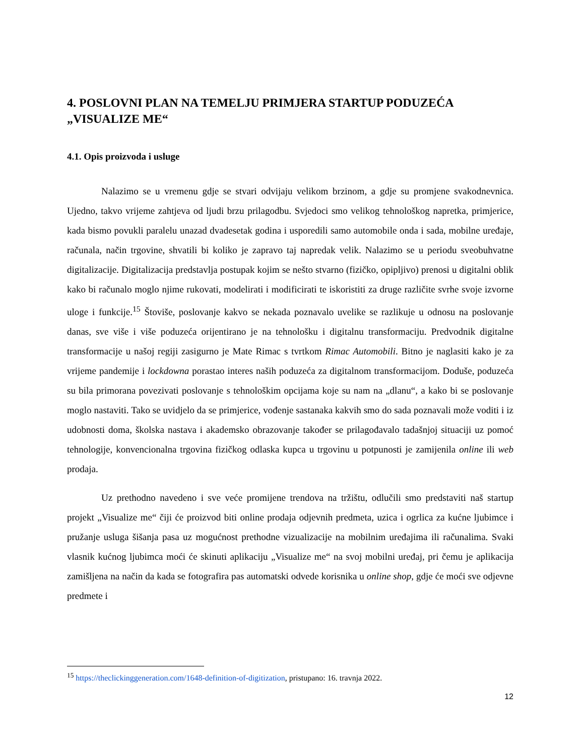4. POSLOVNI PLAN NA TEMELJU PRIMJERA STARTUP PODUZEĆA „VISUALIZE ME“
4.1. Opis proizvoda i usluge
Nalazimo se u vremenu gdje se stvari odvijaju velikom brzinom, a gdje su promjene svakodnevnica. Ujedno, takvo vrijeme zahtjeva od ljudi brzu prilagodbu. Svjedoci smo velikog tehnološkog napretka, primjerice, kada bismo povukli paralelu unazad dvadesetak godina i usporedili samo automobile onda i sada, mobilne uređaje, računala, način trgovine, shvatili bi koliko je zapravo taj napredak velik. Nalazimo se u periodu sveobuhvatne digitalizacije. Digitalizacija predstavlja postupak kojim se nešto stvarno (fizičko, opipljivo) prenosi u digitalni oblik kako bi računalo moglo njime rukovati, modelirati i modificirati te iskoristiti za druge različite svrhe svoje izvorne uloge i funkcije.<sup>15</sup> Štoviše, poslovanje kakvo se nekada poznavalo uvelike se razlikuje u odnosu na poslovanje danas, sve više i više poduzeća orijentirano je na tehnološku i digitalnu transformaciju. Predvodnik digitalne transformacije u našoj regiji zasigurno je Mate Rimac s tvrtkom Rimac Automobili. Bitno je naglasiti kako je za vrijeme pandemije i lockdowna porastao interes naših poduzeća za digitalnom transformacijom. Doduše, poduzeća su bila primorana povezivati poslovanje s tehnološkim opcijama koje su nam na „dlanu“, a kako bi se poslovanje moglo nastaviti. Tako se uvidjelo da se primjerice, vođenje sastanaka kakvih smo do sada poznavali može voditi i iz udobnosti doma, školska nastava i akademsko obrazovanje također se prilagođavalo tadašnjoj situaciji uz pomoć tehnologije, konvencionalna trgovina fizičkog odlaska kupca u trgovinu u potpunosti je zamijenila online ili web prodaja.
Uz prethodno navedeno i sve veće promijene trendova na tržištu, odlučili smo predstaviti naš startup projekt „Visualize me“ čiji će proizvod biti online prodaja odjevnih predmeta, uzica i ogrlica za kućne ljubimce i pružanje usluga šišanja pasa uz mogućnost prethodne vizualizacije na mobilnim uređajima ili računalima. Svaki vlasnik kućnog ljubimca moći će skinuti aplikaciju „Visualize me“ na svoj mobilni uređaj, pri čemu je aplikacija zamišljena na način da kada se fotografira pas automatski odvede korisnika u online shop, gdje će moći sve odjevne predmete i
<sup>15</sup> https://theclickinggeneration.com/1648-definition-of-digitization, pristupano: 16. travnja 2022.
12